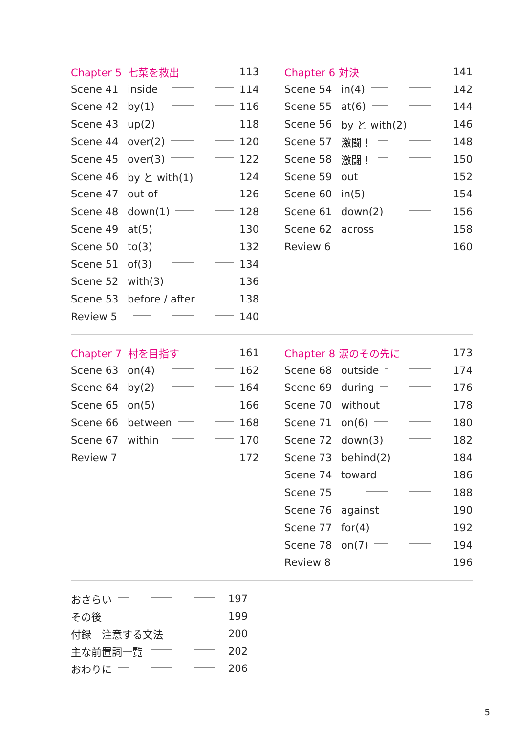Chapter 5 七菜を救出 113
Scene 41 inside 114
Scene 42 by(1) 116
Scene 43 up(2) 118
Scene 44 over(2) 120
Scene 45 over(3) 122
Scene 46 by と with(1) 124
Scene 47 out of 126
Scene 48 down(1) 128
Scene 49 at(5) 130
Scene 50 to(3) 132
Scene 51 of(3) 134
Scene 52 with(3) 136
Scene 53 before / after 138
Review 5 140
Chapter 6 対決 141
Scene 54 in(4) 142
Scene 55 at(6) 144
Scene 56 by と with(2) 146
Scene 57 激闘！ 148
Scene 58 激闘！ 150
Scene 59 out 152
Scene 60 in(5) 154
Scene 61 down(2) 156
Scene 62 across 158
Review 6 160
Chapter 7 村を目指す 161
Scene 63 on(4) 162
Scene 64 by(2) 164
Scene 65 on(5) 166
Scene 66 between 168
Scene 67 within 170
Review 7 172
Chapter 8 涙のその先に 173
Scene 68 outside 174
Scene 69 during 176
Scene 70 without 178
Scene 71 on(6) 180
Scene 72 down(3) 182
Scene 73 behind(2) 184
Scene 74 toward 186
Scene 75 188
Scene 76 against 190
Scene 77 for(4) 192
Scene 78 on(7) 194
Review 8 196
おさらい 197
その後 199
付録　注意する文法 200
主な前置詞一覧 202
おわりに 206
5